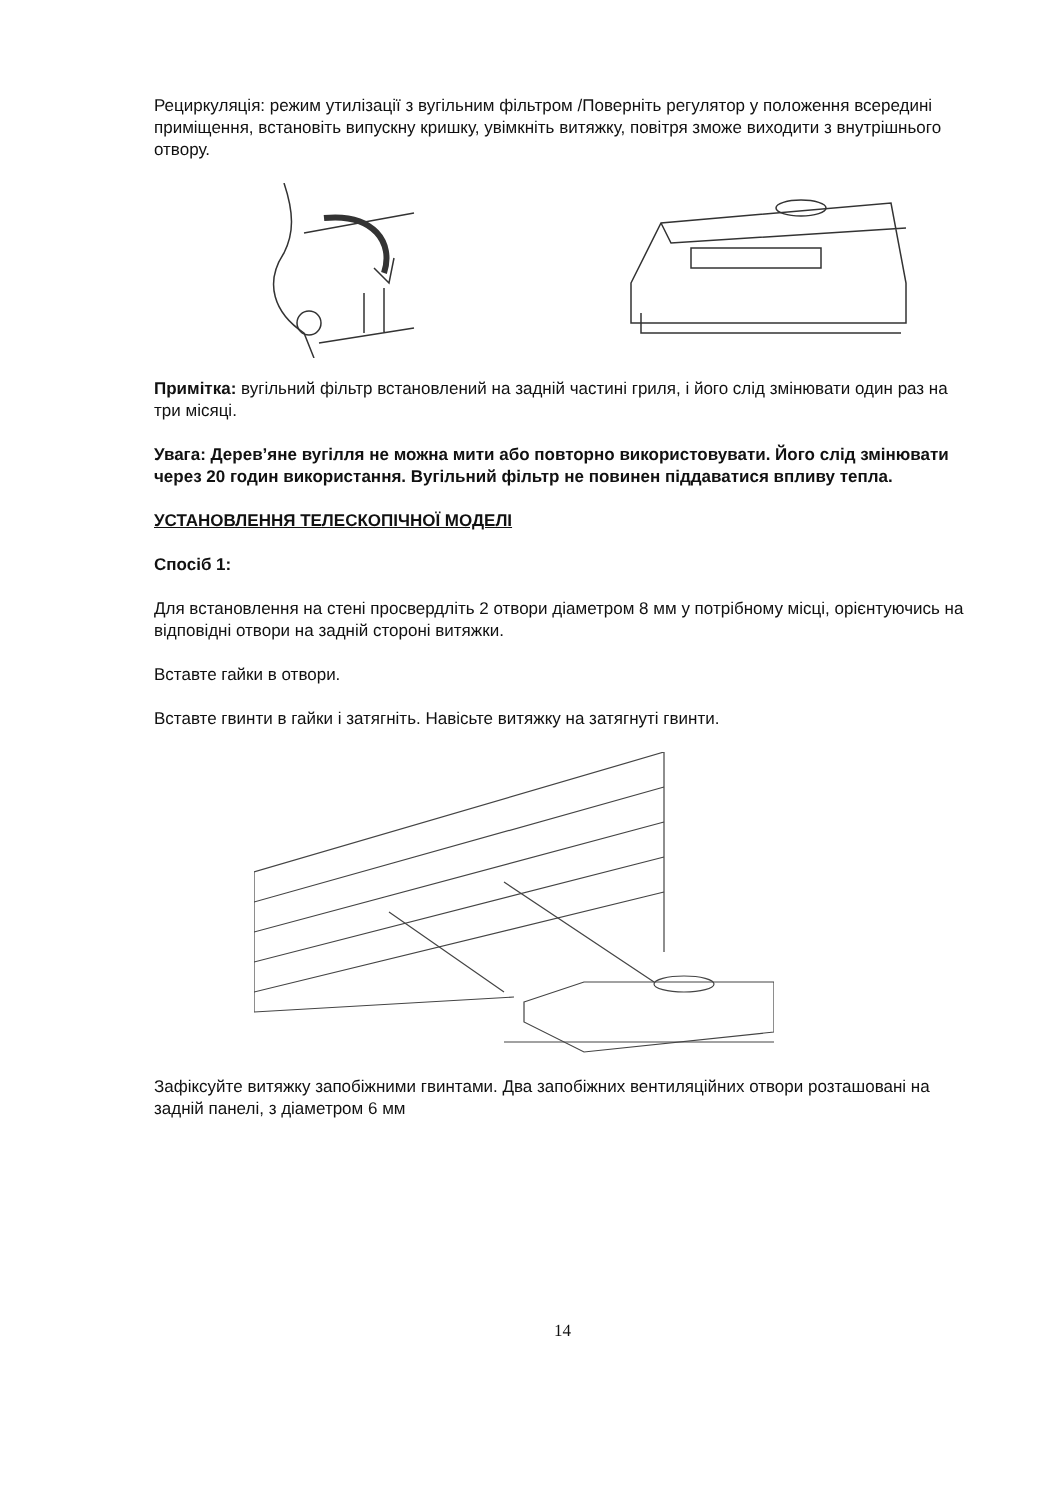Рециркуляція: режим утилізації з вугільним фільтром /Поверніть регулятор у положення всередині приміщення, встановіть випускну кришку, увімкніть витяжку, повітря зможе виходити з внутрішнього отвору.
Примітка: вугільний фільтр встановлений на задній частині гриля, і його слід змінювати один раз на три місяці.
Увага: Дерев’яне вугілля не можна мити або повторно використовувати. Його слід змінювати через 20 годин використання. Вугільний фільтр не повинен піддаватися впливу тепла.
УСТАНОВЛЕННЯ ТЕЛЕСКОПІЧНОЇ МОДЕЛІ
Спосіб 1:
Для встановлення на стені просвердліть 2 отвори діаметром 8 мм у потрібному місці, орієнтуючись на відповідні отвори на задній стороні витяжки.
Вставте гайки в отвори.
Вставте гвинти в гайки і затягніть. Навісьте витяжку на затягнуті гвинти.
Зафіксуйте витяжку запобіжними гвинтами. Два запобіжних вентиляційних отвори розташовані на задній панелі, з діаметром 6 мм
14